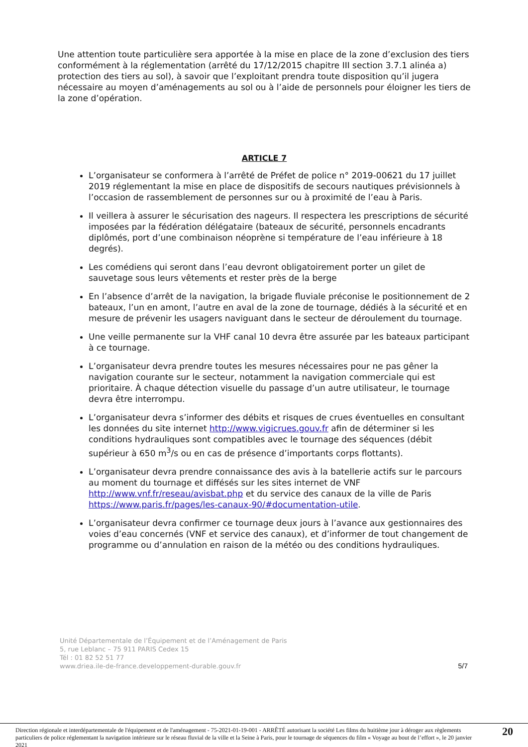Une attention toute particulière sera apportée à la mise en place de la zone d’exclusion des tiers conformément à la réglementation (arrêté du 17/12/2015 chapitre III section 3.7.1 alinéa a) protection des tiers au sol), à savoir que l’exploitant prendra toute disposition qu’il jugera nécessaire au moyen d’aménagements au sol ou à l’aide de personnels pour éloigner les tiers de la zone d’opération.
ARTICLE 7
L’organisateur se conformera à l’arrêté de Préfet de police n° 2019-00621 du 17 juillet 2019 réglementant la mise en place de dispositifs de secours nautiques prévisionnels à l’occasion de rassemblement de personnes sur ou à proximité de l’eau à Paris.
Il veillera à assurer le sécurisation des nageurs. Il respectera les prescriptions de sécurité imposées par la fédération délégataire (bateaux de sécurité, personnels encadrants diplômés, port d’une combinaison néoprène si température de l’eau inférieure à 18 degrés).
Les comédiens qui seront dans l’eau devront obligatoirement porter un gilet de sauvetage sous leurs vêtements et rester près de la berge
En l’absence d’arrêt de la navigation, la brigade fluviale préconise le positionnement de 2 bateaux, l’un en amont, l’autre en aval de la zone de tournage, dédiés à la sécurité et en mesure de prévenir les usagers naviguant dans le secteur de déroulement du tournage.
Une veille permanente sur la VHF canal 10 devra être assurée par les bateaux participant à ce tournage.
L’organisateur devra prendre toutes les mesures nécessaires pour ne pas gêner la navigation courante sur le secteur, notamment la navigation commerciale qui est prioritaire. À chaque détection visuelle du passage d’un autre utilisateur, le tournage devra être interrompu.
L’organisateur devra s’informer des débits et risques de crues éventuelles en consultant les données du site internet http://www.vigicrues.gouv.fr afin de déterminer si les conditions hydrauliques sont compatibles avec le tournage des séquences (débit supérieur à 650 m<sup>3</sup>/s ou en cas de présence d’importants corps flottants).
L’organisateur devra prendre connaissance des avis à la batellerie actifs sur le parcours au moment du tournage et diffésés sur les sites internet de VNF http://www.vnf.fr/reseau/avisbat.php et du service des canaux de la ville de Paris https://www.paris.fr/pages/les-canaux-90/#documentation-utile.
L’organisateur devra confirmer ce tournage deux jours à l’avance aux gestionnaires des voies d’eau concernés (VNF et service des canaux), et d’informer de tout changement de programme ou d’annulation en raison de la météo ou des conditions hydrauliques.
Unité Départementale de l’Équipement et de l’Aménagement de Paris
5, rue Leblanc – 75 911 PARIS Cedex 15
Tél : 01 82 52 51 77
www.driea.ile-de-france.developpement-durable.gouv.fr
5/7
Direction régionale et interdépartementale de l'équipement et de l'aménagement - 75-2021-01-19-001 - ARRÊTÉ autorisant la société Les films du huitième jour à déroger aux règlements particuliers de police réglementant la navigation intérieure sur le réseau fluvial de la ville et la Seine à Paris, pour le tournage de séquences du film « Voyage au bout de l’effort », le 20 janvier 2021
20